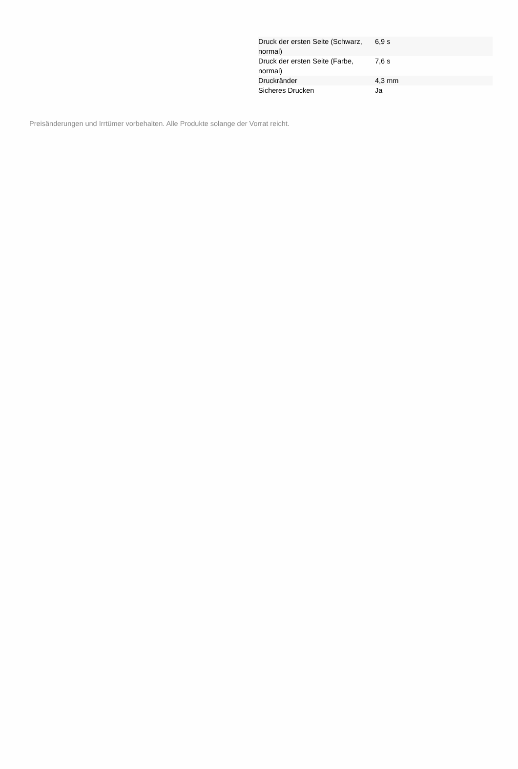| Druck der ersten Seite (Schwarz, normal) | 6,9 s |
| Druck der ersten Seite (Farbe, normal) | 7,6 s |
| Druckränder | 4,3 mm |
| Sicheres Drucken | Ja |
Preisänderungen und Irrtümer vorbehalten. Alle Produkte solange der Vorrat reicht.